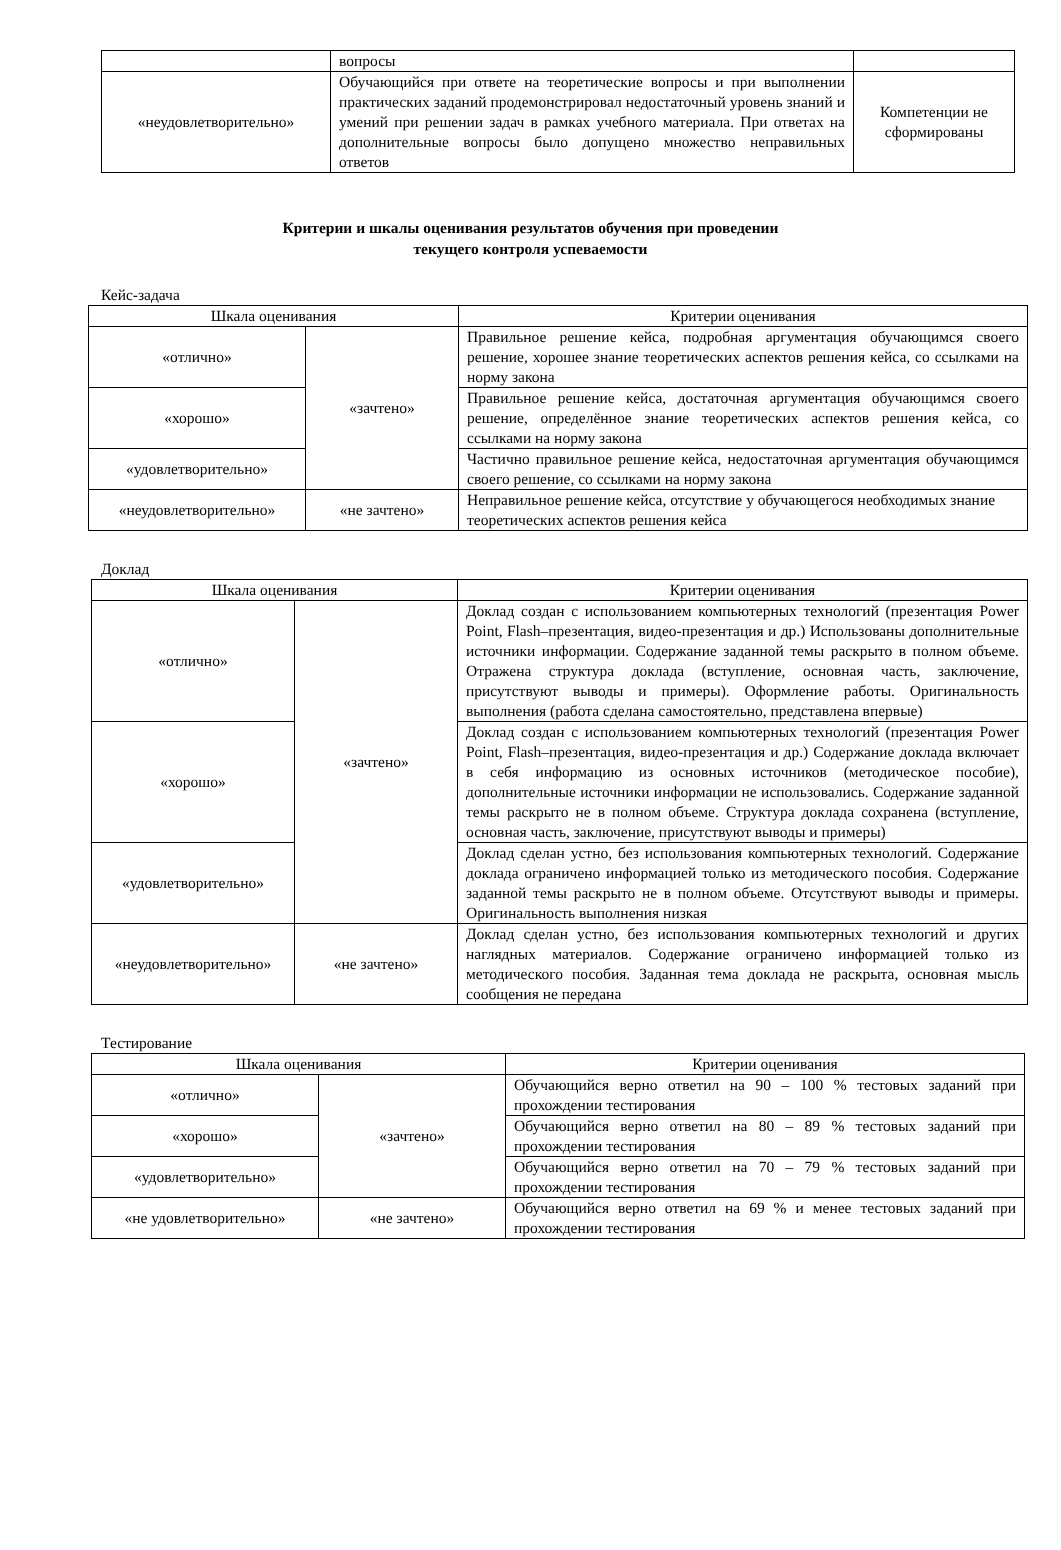| | вопросы | |
| «неудовлетворительно» | Обучающийся при ответе на теоретические вопросы и при выполнении практических заданий продемонстрировал недостаточный уровень знаний и умений при решении задач в рамках учебного материала. При ответах на дополнительные вопросы было допущено множество неправильных ответов | Компетенции не сформированы |
Критерии и шкалы оценивания результатов обучения при проведении
текущего контроля успеваемости
Кейс-задача
| Шкала оценивания | | Критерии оценивания |
| --- | --- | --- |
| «отлично» | «зачтено» | Правильное решение кейса, подробная аргументация обучающимся своего решение, хорошее знание теоретических аспектов решения кейса, со ссылками на норму закона |
| «хорошо» | | Правильное решение кейса, достаточная аргументация обучающимся своего решение, определённое знание теоретических аспектов решения кейса, со ссылками на норму закона |
| «удовлетворительно» | | Частично правильное решение кейса, недостаточная аргументация обучающимся своего решение, со ссылками на норму закона |
| «неудовлетворительно» | «не зачтено» | Неправильное решение кейса, отсутствие у обучающегося необходимых знание теоретических аспектов решения кейса |
Доклад
| Шкала оценивания | | Критерии оценивания |
| --- | --- | --- |
| «отлично» | «зачтено» | Доклад создан с использованием компьютерных технологий (презентация Power Point, Flash–презентация, видео-презентация и др.) Использованы дополнительные источники информации. Содержание заданной темы раскрыто в полном объеме. Отражена структура доклада (вступление, основная часть, заключение, присутствуют выводы и примеры). Оформление работы. Оригинальность выполнения (работа сделана самостоятельно, представлена впервые) |
| «хорошо» | | Доклад создан с использованием компьютерных технологий (презентация Power Point, Flash–презентация, видео-презентация и др.) Содержание доклада включает в себя информацию из основных источников (методическое пособие), дополнительные источники информации не использовались. Содержание заданной темы раскрыто не в полном объеме. Структура доклада сохранена (вступление, основная часть, заключение, присутствуют выводы и примеры) |
| «удовлетворительно» | | Доклад сделан устно, без использования компьютерных технологий. Содержание доклада ограничено информацией только из методического пособия. Содержание заданной темы раскрыто не в полном объеме. Отсутствуют выводы и примеры. Оригинальность выполнения низкая |
| «неудовлетворительно» | «не зачтено» | Доклад сделан устно, без использования компьютерных технологий и других наглядных материалов. Содержание ограничено информацией только из методического пособия. Заданная тема доклада не раскрыта, основная мысль сообщения не передана |
Тестирование
| Шкала оценивания | | Критерии оценивания |
| --- | --- | --- |
| «отлично» | «зачтено» | Обучающийся верно ответил на 90 – 100 % тестовых заданий при прохождении тестирования |
| «хорошо» | | Обучающийся верно ответил на 80 – 89 % тестовых заданий при прохождении тестирования |
| «удовлетворительно» | | Обучающийся верно ответил на 70 – 79 % тестовых заданий при прохождении тестирования |
| «не удовлетворительно» | «не зачтено» | Обучающийся верно ответил на 69 % и менее тестовых заданий при прохождении тестирования |